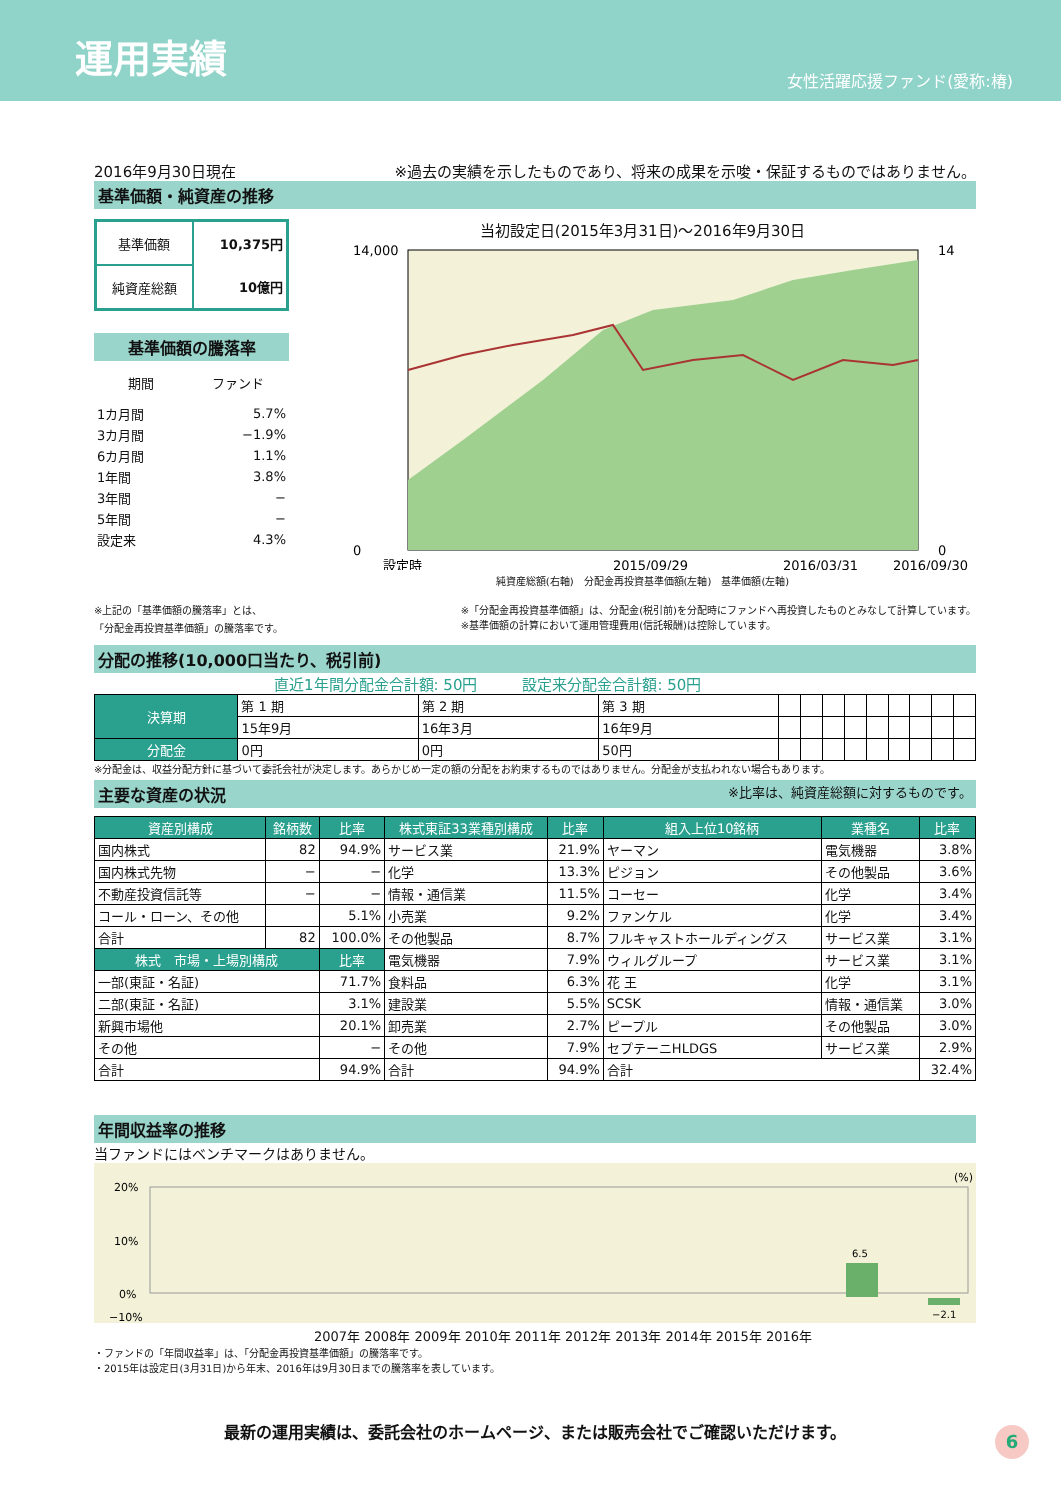運用実績
女性活躍応援ファンド(愛称:椿)
2016年9月30日現在 ※過去の実績を示したものであり、将来の成果を示唆・保証するものではありません。
基準価額・純資産の推移
| 基準価額 | 10,375円 |
| 純資産総額 | 10億円 |
基準価額の騰落率
| 期間 | ファンド |
| --- | --- |
| 1カ月間 | 5.7% |
| 3カ月間 | −1.9% |
| 6カ月間 | 1.1% |
| 1年間 | 3.8% |
| 3年間 | − |
| 5年間 | − |
| 設定来 | 4.3% |
当初設定日(2015年3月31日)〜2016年9月30日
14,000
0
14
0
設定時
2015/09/29
2016/03/31
2016/09/30
純資産総額(右軸)　分配金再投資基準価額(左軸)　基準価額(左軸)
※上記の「基準価額の騰落率」とは、
「分配金再投資基準価額」の騰落率です。 ※「分配金再投資基準価額」は、分配金(税引前)を分配時にファンドへ再投資したものとみなして計算しています。
※基準価額の計算において運用管理費用(信託報酬)は控除しています。
分配の推移(10,000口当たり、税引前)
直近1年間分配金合計額: 50円　　　設定来分配金合計額: 50円
| 決算期 | 第 1 期 | 第 2 期 | 第 3 期 | | | | | | | | | |
| | 15年9月 | 16年3月 | 16年9月 | | | | | | | | | |
| 分配金 | 0円 | 0円 | 50円 | | | | | | | | | |
※分配金は、収益分配方針に基づいて委託会社が決定します。あらかじめ一定の額の分配をお約束するものではありません。分配金が支払われない場合もあります。
主要な資産の状況 ※比率は、純資産総額に対するものです。
| 資産別構成 | 銘柄数 | 比率 | 株式東証33業種別構成 | 比率 | 組入上位10銘柄 | 業種名 | 比率 |
| --- | --- | --- | --- | --- | --- | --- | --- |
| 国内株式 | 82 | 94.9% | サービス業 | 21.9% | ヤーマン | 電気機器 | 3.8% |
| 国内株式先物 | − | − | 化学 | 13.3% | ピジョン | その他製品 | 3.6% |
| 不動産投資信託等 | − | − | 情報・通信業 | 11.5% | コーセー | 化学 | 3.4% |
| コール・ローン、その他 | | 5.1% | 小売業 | 9.2% | ファンケル | 化学 | 3.4% |
| 合計 | 82 | 100.0% | その他製品 | 8.7% | フルキャストホールディングス | サービス業 | 3.1% |
| 株式 市場・上場別構成 | | 比率 | 電気機器 | 7.9% | ウィルグループ | サービス業 | 3.1% |
| 一部(東証・名証) | | 71.7% | 食料品 | 6.3% | 花 王 | 化学 | 3.1% |
| 二部(東証・名証) | | 3.1% | 建設業 | 5.5% | SCSK | 情報・通信業 | 3.0% |
| 新興市場他 | | 20.1% | 卸売業 | 2.7% | ピープル | その他製品 | 3.0% |
| その他 | | − | その他 | 7.9% | セプテーニHLDGS | サービス業 | 2.9% |
| 合計 | | 94.9% | 合計 | 94.9% | 合計 | | 32.4% |
年間収益率の推移
当ファンドにはベンチマークはありません。
(%)
20%
10%
0%
−10%
6.5
−2.1
2007年 2008年 2009年 2010年 2011年 2012年 2013年 2014年 2015年 2016年
・ファンドの「年間収益率」は、「分配金再投資基準価額」の騰落率です。
・2015年は設定日(3月31日)から年末、2016年は9月30日までの騰落率を表しています。
最新の運用実績は、委託会社のホームページ、または販売会社でご確認いただけます。
6